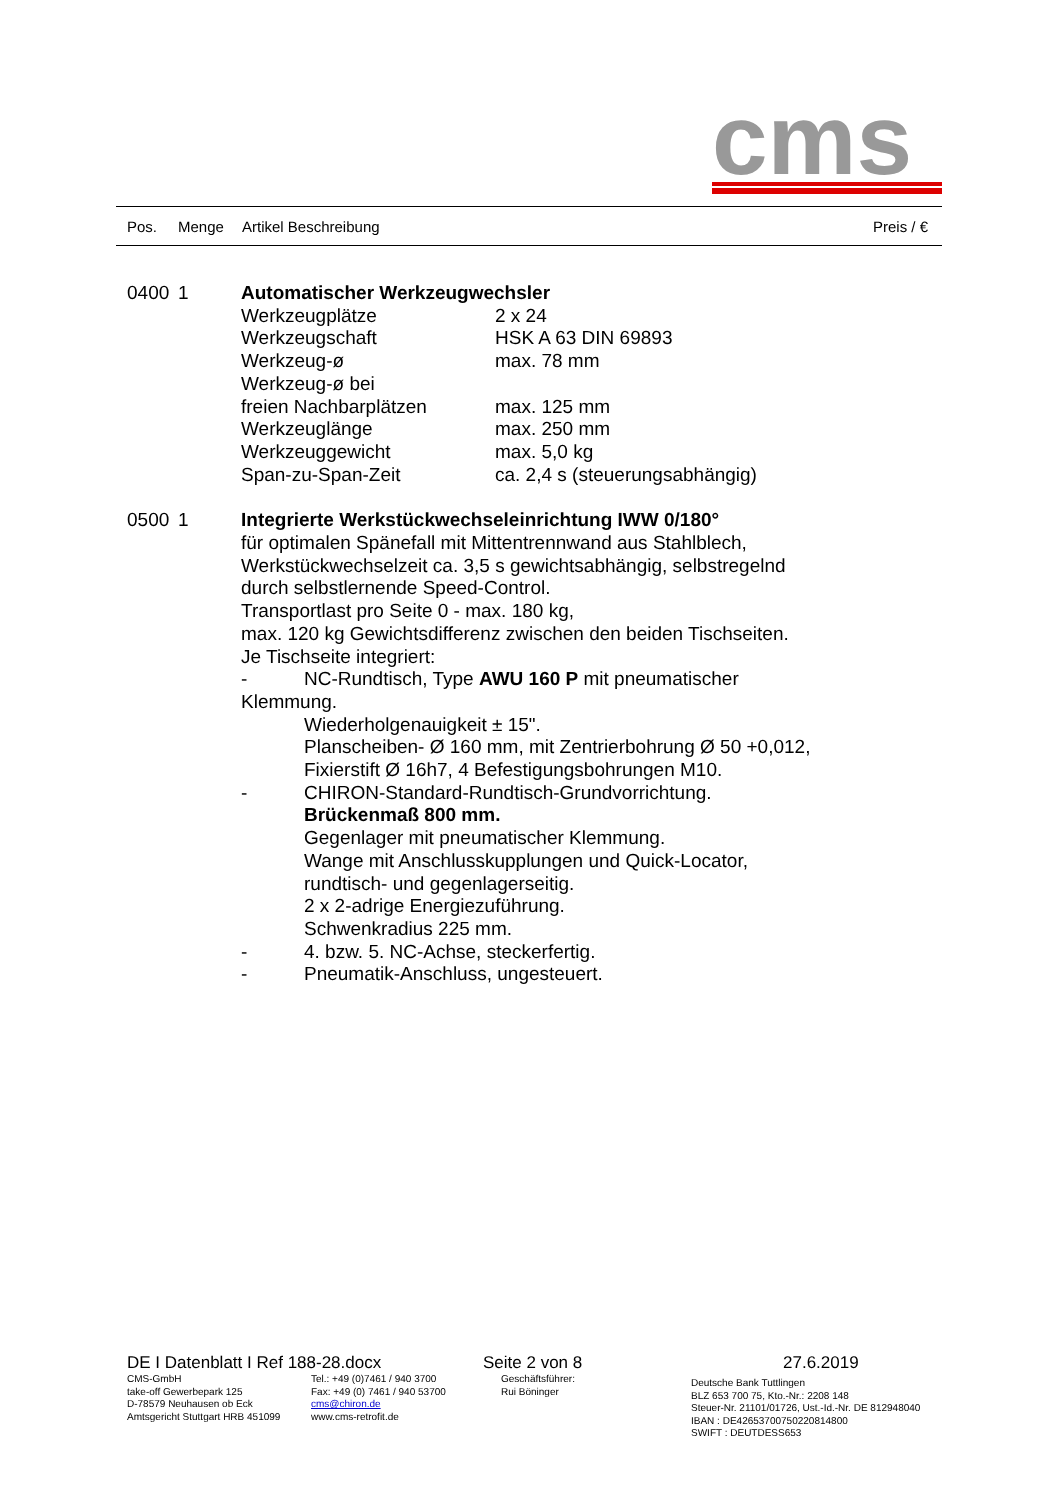cms
Pos. Menge Artikel Beschreibung Preis / €
0400 1 Automatischer Werkzeugwechsler
Werkzeugplätze 2 x 24
Werkzeugschaft HSK A 63 DIN 69893
Werkzeug-ø max. 78 mm
Werkzeug-ø bei
freien Nachbarplätzen max. 125 mm
Werkzeuglänge max. 250 mm
Werkzeuggewicht max. 5,0 kg
Span-zu-Span-Zeit ca. 2,4 s (steuerungsabhängig)
0500 1 Integrierte Werkstückwechseleinrichtung IWW 0/180°
für optimalen Spänefall mit Mittentrennwand aus Stahlblech,
Werkstückwechselzeit ca. 3,5 s gewichtsabhängig, selbstregelnd
durch selbstlernende Speed-Control.
Transportlast pro Seite 0 - max. 180 kg,
max. 120 kg Gewichtsdifferenz zwischen den beiden Tischseiten.
Je Tischseite integriert:
- NC-Rundtisch, Type AWU 160 P mit pneumatischer
Klemmung.
Wiederholgenauigkeit ± 15".
Planscheiben- Ø 160 mm, mit Zentrierbohrung Ø 50 +0,012,
Fixierstift Ø 16h7, 4 Befestigungsbohrungen M10.
- CHIRON-Standard-Rundtisch-Grundvorrichtung.
Brückenmaß 800 mm.
Gegenlager mit pneumatischer Klemmung.
Wange mit Anschlusskupplungen und Quick-Locator,
rundtisch- und gegenlagerseitig.
2 x 2-adrige Energiezuführung.
Schwenkradius 225 mm.
- 4. bzw. 5. NC-Achse, steckerfertig.
- Pneumatik-Anschluss, ungesteuert.
DE I Datenblatt I Ref 188-28.docx Seite 2 von 8 27.6.2019
CMS-GmbH
take-off Gewerbepark 125
D-78579 Neuhausen ob Eck
Amtsgericht Stuttgart HRB 451099
Tel.: +49 (0)7461 / 940 3700
Fax: +49 (0) 7461 / 940 53700
cms@chiron.de
www.cms-retrofit.de
Geschäftsführer:
Rui Böninger
Deutsche Bank Tuttlingen
BLZ 653 700 75, Kto.-Nr.: 2208 148
Steuer-Nr. 21101/01726, Ust.-Id.-Nr. DE 812948040
IBAN : DE42653700750220814800
SWIFT : DEUTDESS653